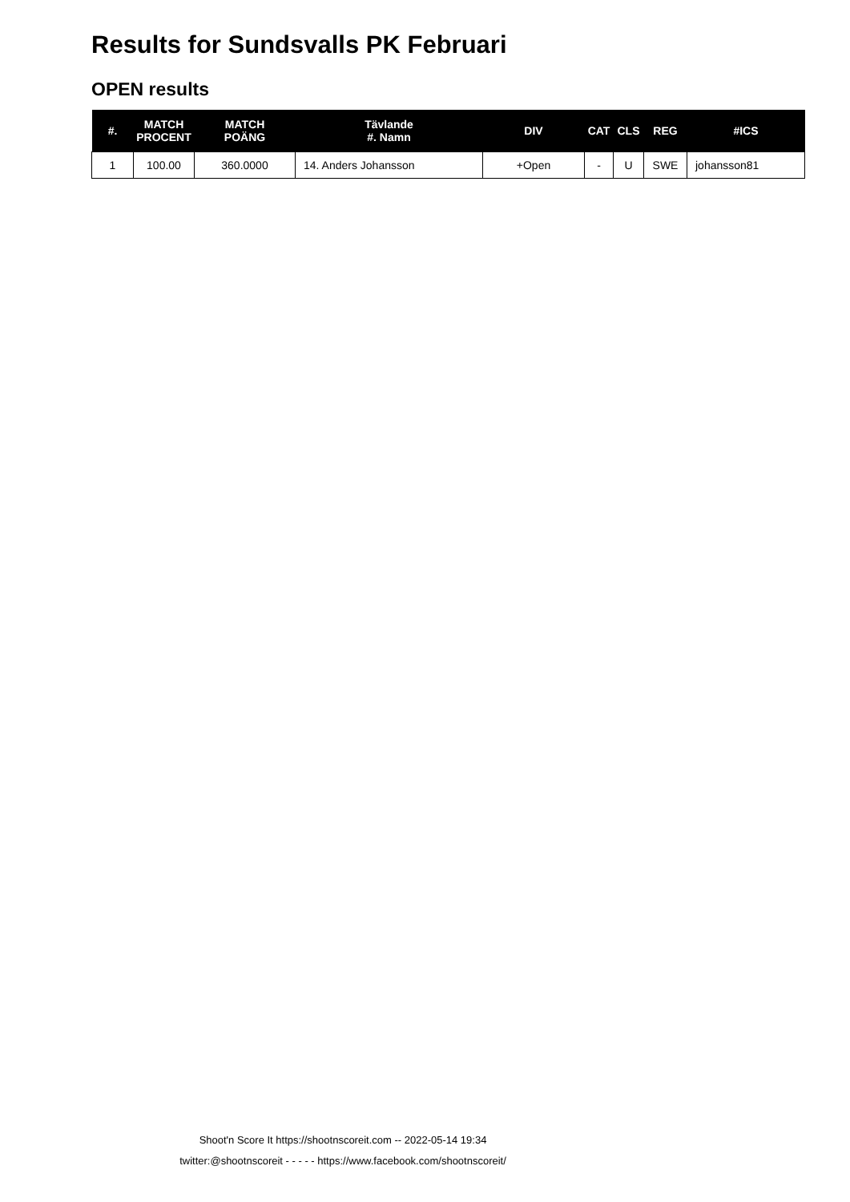Results for Sundsvalls PK Februari
OPEN results
| #. | MATCH PROCENT | MATCH POÄNG | Tävlande #. Namn | DIV | CAT | CLS | REG | #ICS |
| --- | --- | --- | --- | --- | --- | --- | --- | --- |
| 1 | 100.00 | 360.0000 | 14. Anders Johansson | +Open | - | U | SWE | johansson81 |
Shoot'n Score It https://shootnscoreit.com -- 2022-05-14 19:34
twitter:@shootnscoreit - - - - - https://www.facebook.com/shootnscoreit/